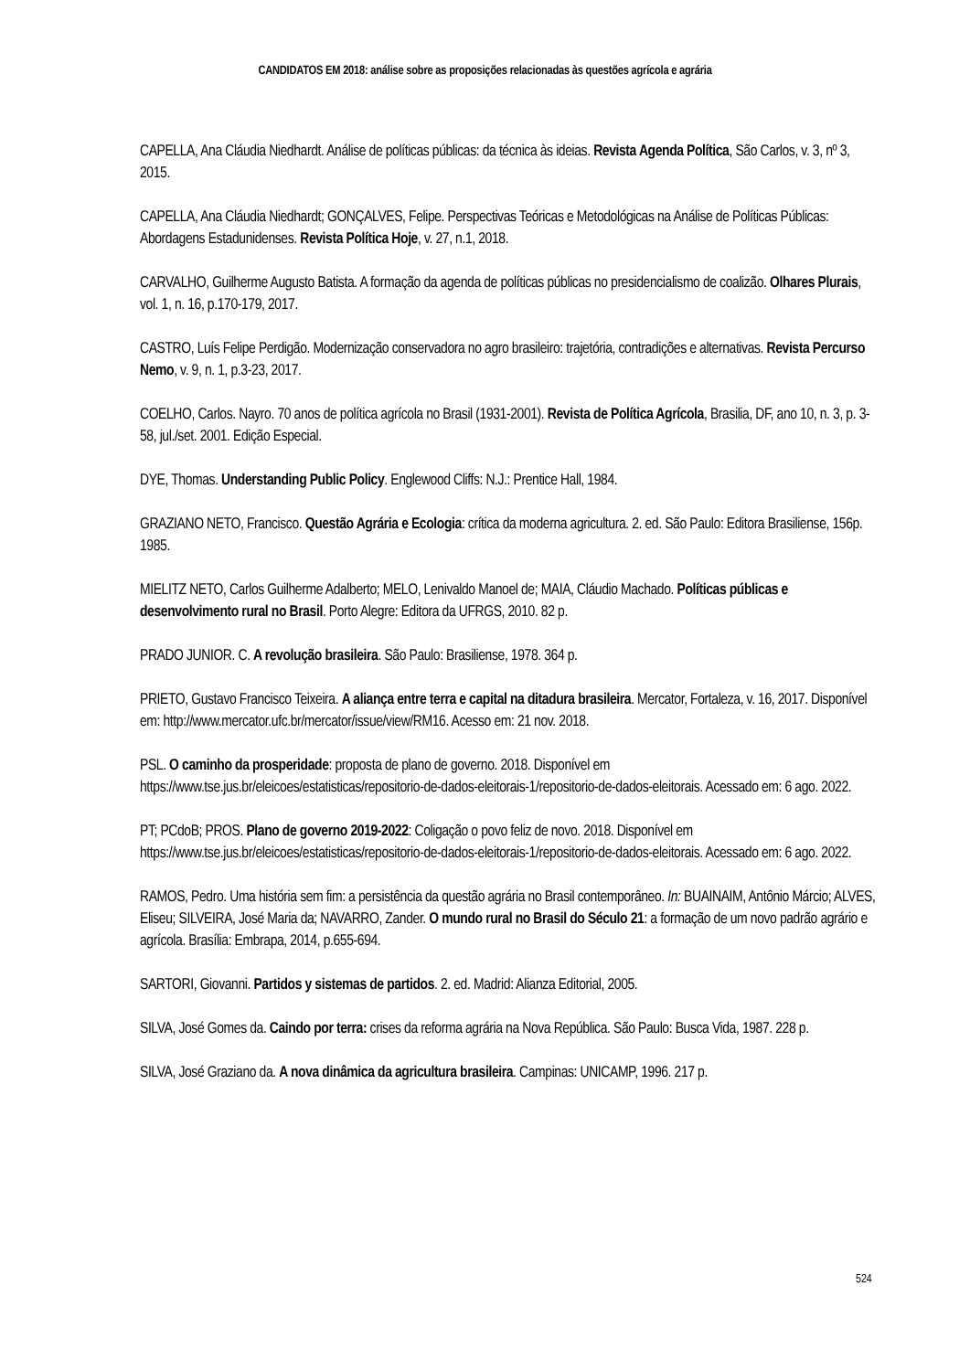CANDIDATOS EM 2018: análise sobre as proposições relacionadas às questões agrícola e agrária
CAPELLA, Ana Cláudia Niedhardt. Análise de políticas públicas: da técnica às ideias. Revista Agenda Política, São Carlos, v. 3, nº 3, 2015.
CAPELLA, Ana Cláudia Niedhardt; GONÇALVES, Felipe. Perspectivas Teóricas e Metodológicas na Análise de Políticas Públicas: Abordagens Estadunidenses. Revista Política Hoje, v. 27, n.1, 2018.
CARVALHO, Guilherme Augusto Batista. A formação da agenda de políticas públicas no presidencialismo de coalizão. Olhares Plurais, vol. 1, n. 16, p.170-179, 2017.
CASTRO, Luís Felipe Perdigão. Modernização conservadora no agro brasileiro: trajetória, contradições e alternativas. Revista Percurso Nemo, v. 9, n. 1, p.3-23, 2017.
COELHO, Carlos. Nayro. 70 anos de política agrícola no Brasil (1931-2001). Revista de Política Agrícola, Brasilia, DF, ano 10, n. 3, p. 3-58, jul./set. 2001. Edição Especial.
DYE, Thomas. Understanding Public Policy. Englewood Cliffs: N.J.: Prentice Hall, 1984.
GRAZIANO NETO, Francisco. Questão Agrária e Ecologia: crítica da moderna agricultura. 2. ed. São Paulo: Editora Brasiliense, 156p. 1985.
MIELITZ NETO, Carlos Guilherme Adalberto; MELO, Lenivaldo Manoel de; MAIA, Cláudio Machado. Políticas públicas e desenvolvimento rural no Brasil. Porto Alegre: Editora da UFRGS, 2010. 82 p.
PRADO JUNIOR. C. A revolução brasileira. São Paulo: Brasiliense, 1978. 364 p.
PRIETO, Gustavo Francisco Teixeira. A aliança entre terra e capital na ditadura brasileira. Mercator, Fortaleza, v. 16, 2017. Disponível em: http://www.mercator.ufc.br/mercator/issue/view/RM16. Acesso em: 21 nov. 2018.
PSL. O caminho da prosperidade: proposta de plano de governo. 2018. Disponível em https://www.tse.jus.br/eleicoes/estatisticas/repositorio-de-dados-eleitorais-1/repositorio-de-dados-eleitorais. Acessado em: 6 ago. 2022.
PT; PCdoB; PROS. Plano de governo 2019-2022: Coligação o povo feliz de novo. 2018. Disponível em https://www.tse.jus.br/eleicoes/estatisticas/repositorio-de-dados-eleitorais-1/repositorio-de-dados-eleitorais. Acessado em: 6 ago. 2022.
RAMOS, Pedro. Uma história sem fim: a persistência da questão agrária no Brasil contemporâneo. In: BUAINAIM, Antônio Márcio; ALVES, Eliseu; SILVEIRA, José Maria da; NAVARRO, Zander. O mundo rural no Brasil do Século 21: a formação de um novo padrão agrário e agrícola. Brasília: Embrapa, 2014, p.655-694.
SARTORI, Giovanni. Partidos y sistemas de partidos. 2. ed. Madrid: Alianza Editorial, 2005.
SILVA, José Gomes da. Caindo por terra: crises da reforma agrária na Nova República. São Paulo: Busca Vida, 1987. 228 p.
SILVA, José Graziano da. A nova dinâmica da agricultura brasileira. Campinas: UNICAMP, 1996. 217 p.
524